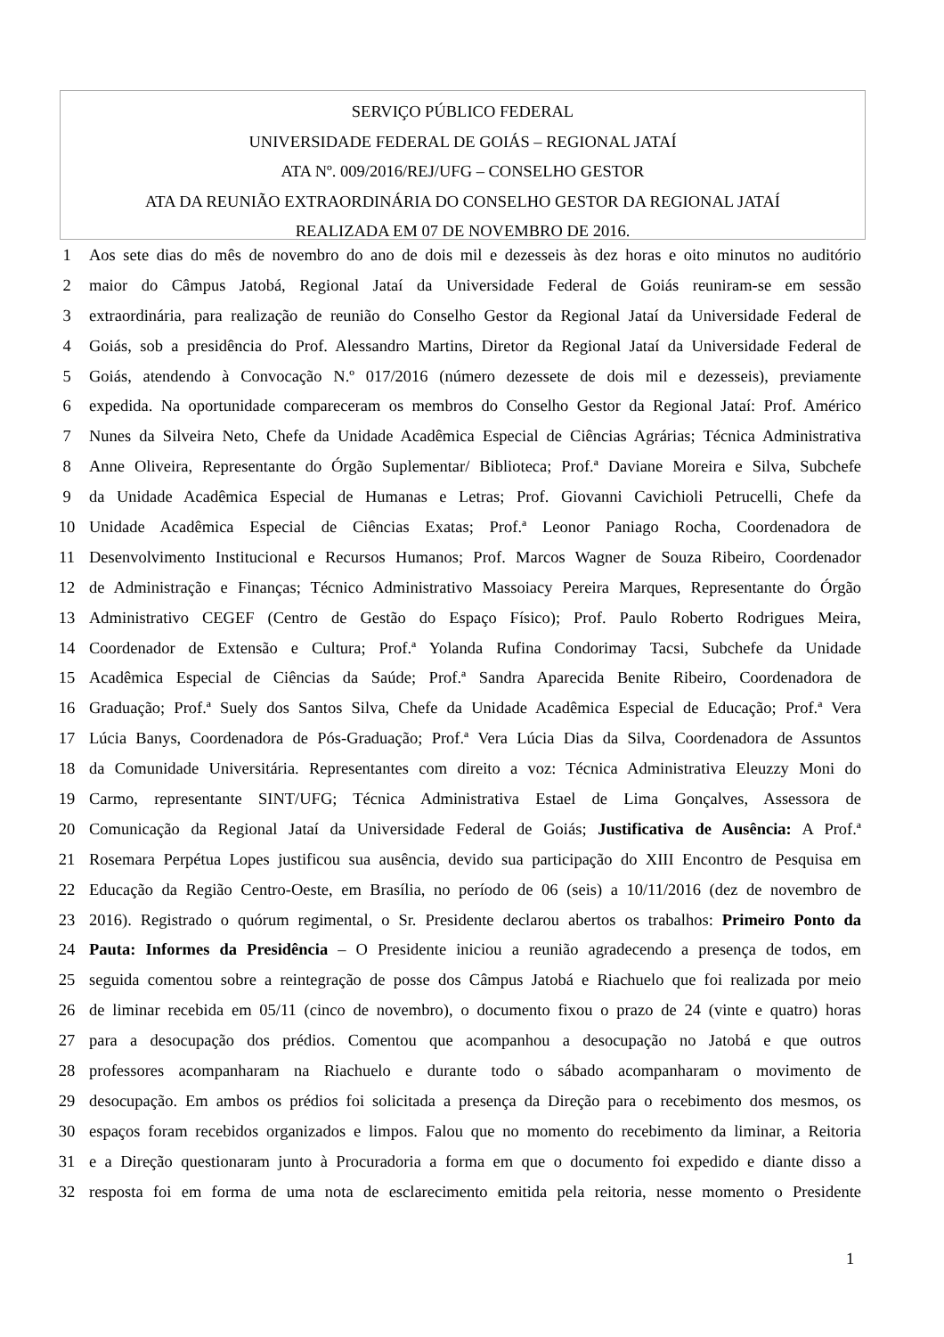SERVIÇO PÚBLICO FEDERAL
UNIVERSIDADE FEDERAL DE GOIÁS – REGIONAL JATAÍ
ATA Nº. 009/2016/REJ/UFG – CONSELHO GESTOR
ATA DA REUNIÃO EXTRAORDINÁRIA DO CONSELHO GESTOR DA REGIONAL JATAÍ
REALIZADA EM 07 DE NOVEMBRO DE 2016.
1 Aos sete dias do mês de novembro do ano de dois mil e dezesseis às dez horas e oito minutos no auditório
2 maior do Câmpus Jatobá, Regional Jataí da Universidade Federal de Goiás reuniram-se em sessão
3 extraordinária, para realização de reunião do Conselho Gestor da Regional Jataí da Universidade Federal de
4 Goiás, sob a presidência do Prof. Alessandro Martins, Diretor da Regional Jataí da Universidade Federal de
5 Goiás, atendendo à Convocação N.º 017/2016 (número dezessete de dois mil e dezesseis), previamente
6 expedida. Na oportunidade compareceram os membros do Conselho Gestor da Regional Jataí: Prof. Américo
7 Nunes da Silveira Neto, Chefe da Unidade Acadêmica Especial de Ciências Agrárias; Técnica Administrativa
8 Anne Oliveira, Representante do Órgão Suplementar/ Biblioteca; Prof.ª Daviane Moreira e Silva, Subchefe
9 da Unidade Acadêmica Especial de Humanas e Letras; Prof. Giovanni Cavichioli Petrucelli, Chefe da
10 Unidade Acadêmica Especial de Ciências Exatas; Prof.ª Leonor Paniago Rocha, Coordenadora de
11 Desenvolvimento Institucional e Recursos Humanos; Prof. Marcos Wagner de Souza Ribeiro, Coordenador
12 de Administração e Finanças; Técnico Administrativo Massoiacy Pereira Marques, Representante do Órgão
13 Administrativo CEGEF (Centro de Gestão do Espaço Físico); Prof. Paulo Roberto Rodrigues Meira,
14 Coordenador de Extensão e Cultura; Prof.ª Yolanda Rufina Condorimay Tacsi, Subchefe da Unidade
15 Acadêmica Especial de Ciências da Saúde; Prof.ª Sandra Aparecida Benite Ribeiro, Coordenadora de
16 Graduação; Prof.ª Suely dos Santos Silva, Chefe da Unidade Acadêmica Especial de Educação; Prof.ª Vera
17 Lúcia Banys, Coordenadora de Pós-Graduação; Prof.ª Vera Lúcia Dias da Silva, Coordenadora de Assuntos
18 da Comunidade Universitária. Representantes com direito a voz: Técnica Administrativa Eleuzzy Moni do
19 Carmo, representante SINT/UFG; Técnica Administrativa Estael de Lima Gonçalves, Assessora de
20 Comunicação da Regional Jataí da Universidade Federal de Goiás; Justificativa de Ausência: A Prof.ª
21 Rosemara Perpétua Lopes justificou sua ausência, devido sua participação do XIII Encontro de Pesquisa em
22 Educação da Região Centro-Oeste, em Brasília, no período de 06 (seis) a 10/11/2016 (dez de novembro de
23 2016). Registrado o quórum regimental, o Sr. Presidente declarou abertos os trabalhos: Primeiro Ponto da
24 Pauta: Informes da Presidência – O Presidente iniciou a reunião agradecendo a presença de todos, em
25 seguida comentou sobre a reintegração de posse dos Câmpus Jatobá e Riachuelo que foi realizada por meio
26 de liminar recebida em 05/11 (cinco de novembro), o documento fixou o prazo de 24 (vinte e quatro) horas
27 para a desocupação dos prédios. Comentou que acompanhou a desocupação no Jatobá e que outros
28 professores acompanharam na Riachuelo e durante todo o sábado acompanharam o movimento de
29 desocupação. Em ambos os prédios foi solicitada a presença da Direção para o recebimento dos mesmos, os
30 espaços foram recebidos organizados e limpos. Falou que no momento do recebimento da liminar, a Reitoria
31 e a Direção questionaram junto à Procuradoria a forma em que o documento foi expedido e diante disso a
32 resposta foi em forma de uma nota de esclarecimento emitida pela reitoria, nesse momento o Presidente
1